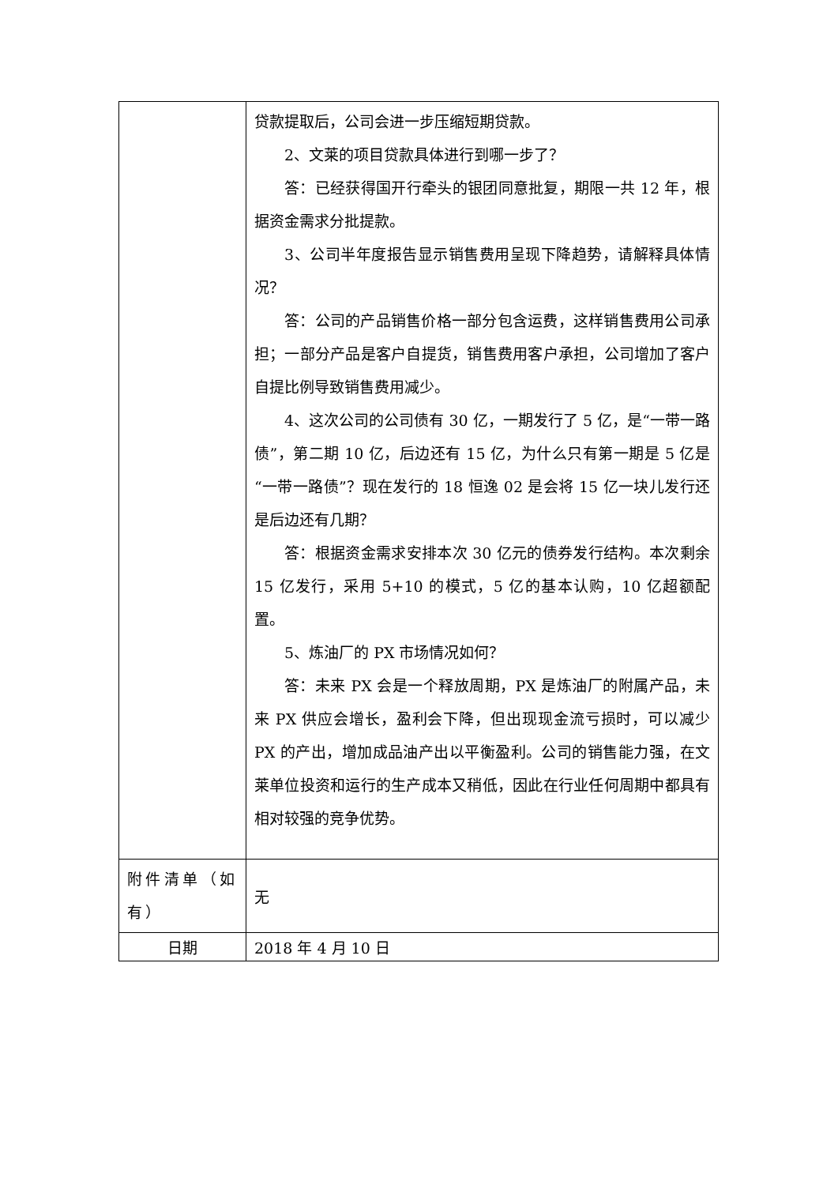| | 贷款提取后，公司会进一步压缩短期贷款。 2、文莱的项目贷款具体进行到哪一步了？ 答：已经获得国开行牵头的银团同意批复，期限一共 12 年，根据资金需求分批提款。 3、公司半年度报告显示销售费用呈现下降趋势，请解释具体情况？ 答：公司的产品销售价格一部分包含运费，这样销售费用公司承担；一部分产品是客户自提货，销售费用客户承担，公司增加了客户自提比例导致销售费用减少。 4、这次公司的公司债有 30 亿，一期发行了 5 亿，是“一带一路债”，第二期 10 亿，后边还有 15 亿，为什么只有第一期是 5 亿是“一带一路债”？现在发行的 18 恒逸 02 是会将 15 亿一块儿发行还是后边还有几期？ 答：根据资金需求安排本次 30 亿元的债券发行结构。本次剩余 15 亿发行，采用 5+10 的模式，5 亿的基本认购，10 亿超额配置。 5、炼油厂的 PX 市场情况如何？ 答：未来 PX 会是一个释放周期，PX 是炼油厂的附属产品，未来 PX 供应会增长，盈利会下降，但出现现金流亏损时，可以减少 PX 的产出，增加成品油产出以平衡盈利。公司的销售能力强，在文莱单位投资和运行的生产成本又稍低，因此在行业任何周期中都具有相对较强的竞争优势。 |
| 附件清单（如有） | 无 |
| 日期 | 2018 年 4 月 10 日 |